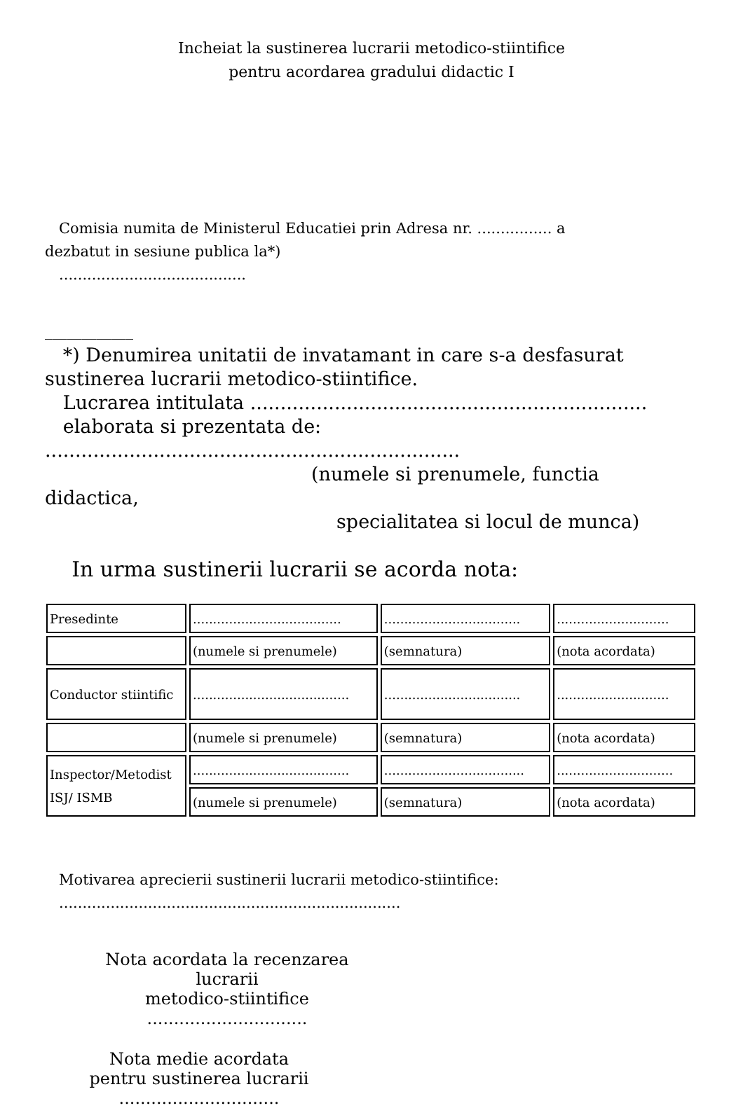Incheiat la sustinerea lucrarii metodico-stiintifice
pentru acordarea gradului didactic I
Comisia numita de Ministerul Educatiei prin Adresa nr. ................ a
dezbatut in sesiune publica la*)
........................................
____________
*) Denumirea unitatii de invatamant in care s-a desfasurat
sustinerea lucrarii metodico-stiintifice.
Lucrarea intitulata ..................................................................
elaborata si prezentata de:
.....................................................................
(numele si prenumele, functia
didactica,
specialitatea si locul de munca)
In urma sustinerii lucrarii se acorda nota:
| Presedinte | ..................................... | .................................. | ............................ |
| | (numele si prenumele) | (semnatura) | (nota acordata) |
| Conductor stiintific | ....................................... | .................................. | ............................ |
| | (numele si prenumele) | (semnatura) | (nota acordata) |
| Inspector/Metodist ISJ/ ISMB | ....................................... | ................................... | ............................. |
| | (numele si prenumele) | (semnatura) | (nota acordata) |
Motivarea aprecierii sustinerii lucrarii metodico-stiintifice:
.........................................................................
Nota acordata la recenzarea lucrarii
metodico-stiintifice
..............................
Nota medie acordata
pentru sustinerea lucrarii
..............................